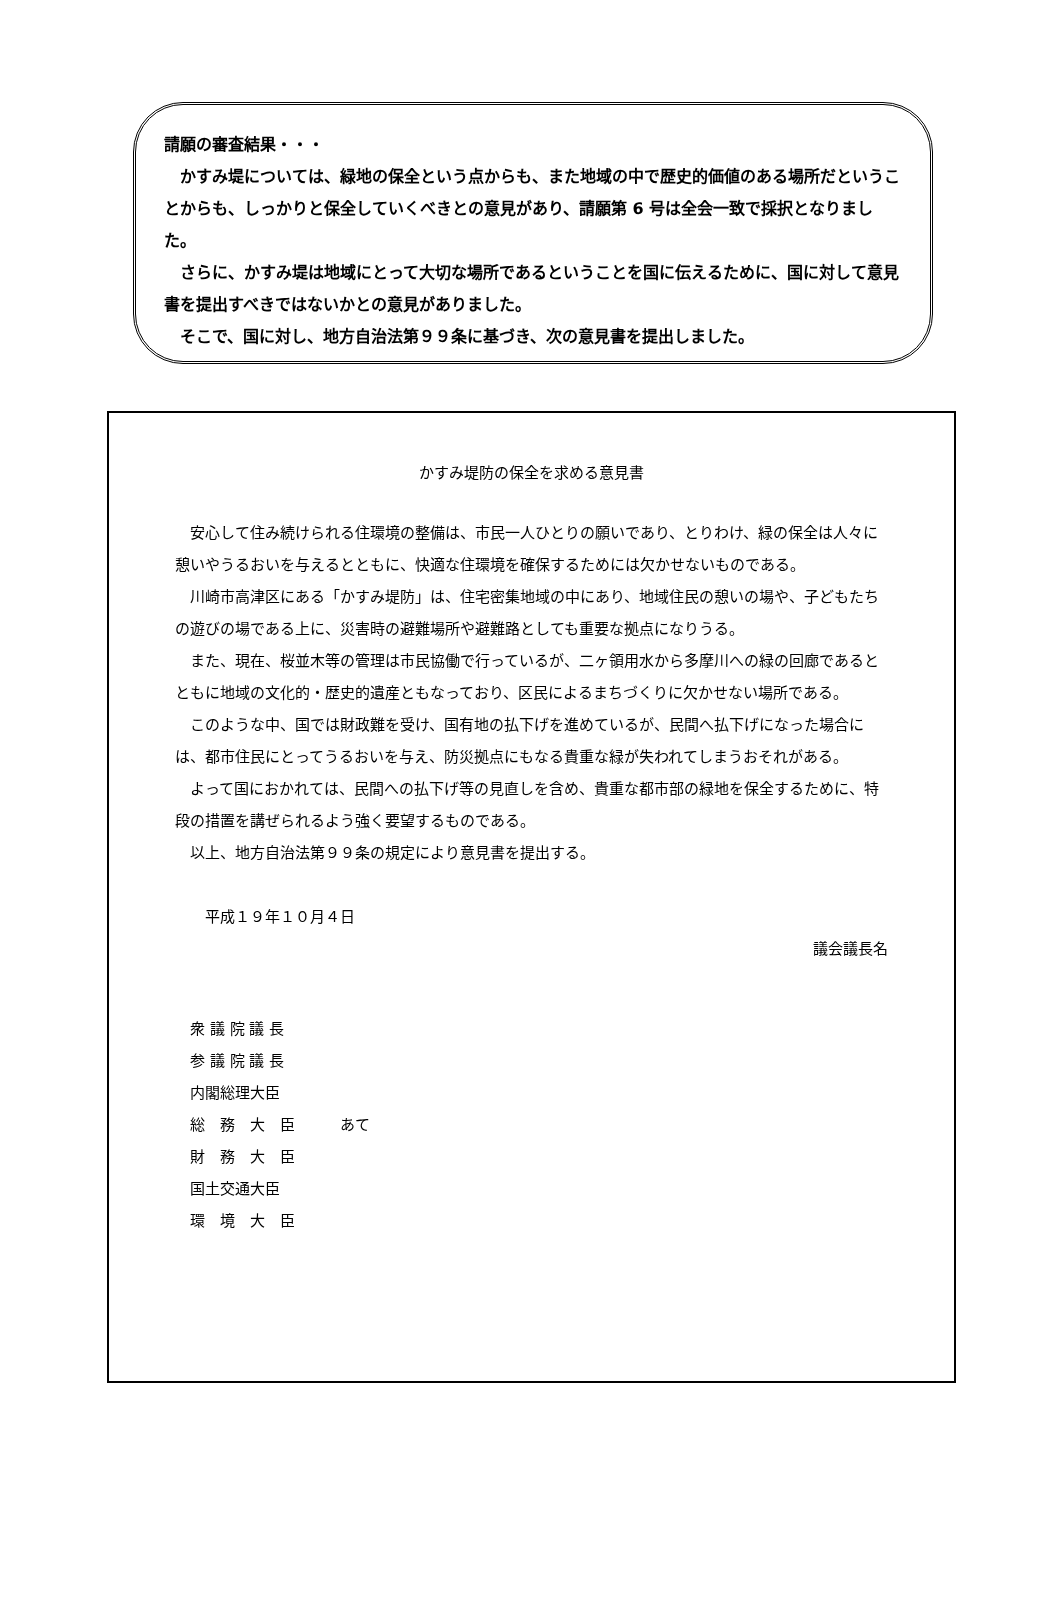請願の審査結果・・・
かすみ堤については、緑地の保全という点からも、また地域の中で歴史的価値のある場所だということからも、しっかりと保全していくべきとの意見があり、請願第 6 号は全会一致で採択となりました。
さらに、かすみ堤は地域にとって大切な場所であるということを国に伝えるために、国に対して意見書を提出すべきではないかとの意見がありました。
そこで、国に対し、地方自治法第９９条に基づき、次の意見書を提出しました。
かすみ堤防の保全を求める意見書
安心して住み続けられる住環境の整備は、市民一人ひとりの願いであり、とりわけ、緑の保全は人々に憩いやうるおいを与えるとともに、快適な住環境を確保するためには欠かせないものである。
川崎市高津区にある「かすみ堤防」は、住宅密集地域の中にあり、地域住民の憩いの場や、子どもたちの遊びの場である上に、災害時の避難場所や避難路としても重要な拠点になりうる。
また、現在、桜並木等の管理は市民協働で行っているが、二ヶ領用水から多摩川への緑の回廊であるとともに地域の文化的・歴史的遺産ともなっており、区民によるまちづくりに欠かせない場所である。
このような中、国では財政難を受け、国有地の払下げを進めているが、民間へ払下げになった場合には、都市住民にとってうるおいを与え、防災拠点にもなる貴重な緑が失われてしまうおそれがある。
よって国におかれては、民間への払下げ等の見直しを含め、貴重な都市部の緑地を保全するために、特段の措置を講ぜられるよう強く要望するものである。
以上、地方自治法第９９条の規定により意見書を提出する。
平成１９年１０月４日
議会議長名
衆 議 院 議 長
参 議 院 議 長
内閣総理大臣
総　務　大　臣　　　あて
財　務　大　臣
国土交通大臣
環　境　大　臣